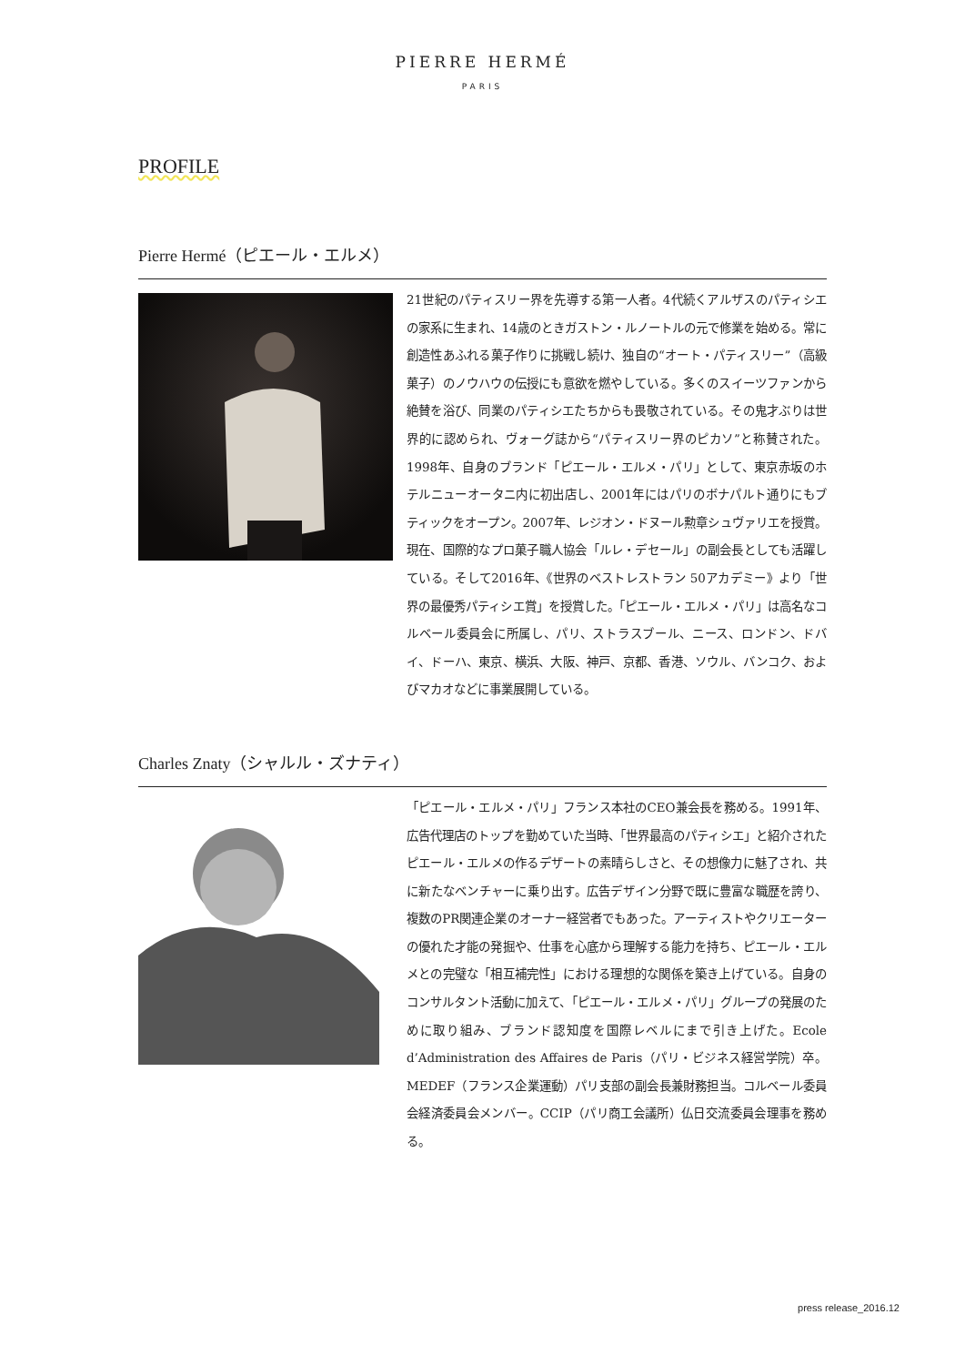PIERRE HERMÉ
PARIS
PROFILE
Pierre Hermé（ピエール・エルメ）
21世紀のパティスリー界を先導する第一人者。4代続くアルザスのパティシエの家系に生まれ、14歳のときガストン・ルノートルの元で修業を始める。常に創造性あふれる菓子作りに挑戦し続け、独自の“オート・パティスリー”（高級菓子）のノウハウの伝授にも意欲を燃やしている。多くのスイーツファンから絶賛を浴び、同業のパティシエたちからも畏敬されている。その鬼才ぶりは世界的に認められ、ヴォーグ誌から“パティスリー界のピカソ”と称賛された。1998年、自身のブランド「ピエール・エルメ・パリ」として、東京赤坂のホテルニューオータニ内に初出店し、2001年にはパリのボナパルト通りにもブティックをオープン。2007年、レジオン・ドヌール勲章シュヴァリエを授賞。現在、国際的なプロ菓子職人協会「ルレ・デセール」の副会長としても活躍している。そして2016年、《世界のベストレストラン 50アカデミー》より「世界の最優秀パティシエ賞」を授賞した。「ピエール・エルメ・パリ」は高名なコルベール委員会に所属し、パリ、ストラスブール、ニース、ロンドン、ドバイ、ドーハ、東京、横浜、大阪、神戸、京都、香港、ソウル、バンコク、およびマカオなどに事業展開している。
Charles Znaty（シャルル・ズナティ）
「ピエール・エルメ・パリ」フランス本社のCEO兼会長を務める。1991年、広告代理店のトップを勤めていた当時、「世界最高のパティシエ」と紹介されたピエール・エルメの作るデザートの素晴らしさと、その想像力に魅了され、共に新たなベンチャーに乗り出す。広告デザイン分野で既に豊富な職歴を誇り、複数のPR関連企業のオーナー経営者でもあった。アーティストやクリエーターの優れた才能の発掘や、仕事を心底から理解する能力を持ち、ピエール・エルメとの完璧な「相互補完性」における理想的な関係を築き上げている。自身のコンサルタント活動に加えて、「ピエール・エルメ・パリ」グループの発展のために取り組み、ブランド認知度を国際レベルにまで引き上げた。Ecole d’Administration des Affaires de Paris（パリ・ビジネス経営学院）卒。MEDEF（フランス企業運動）パリ支部の副会長兼財務担当。コルベール委員会経済委員会メンバー。CCIP（パリ商工会議所）仏日交流委員会理事を務める。
press release_2016.12